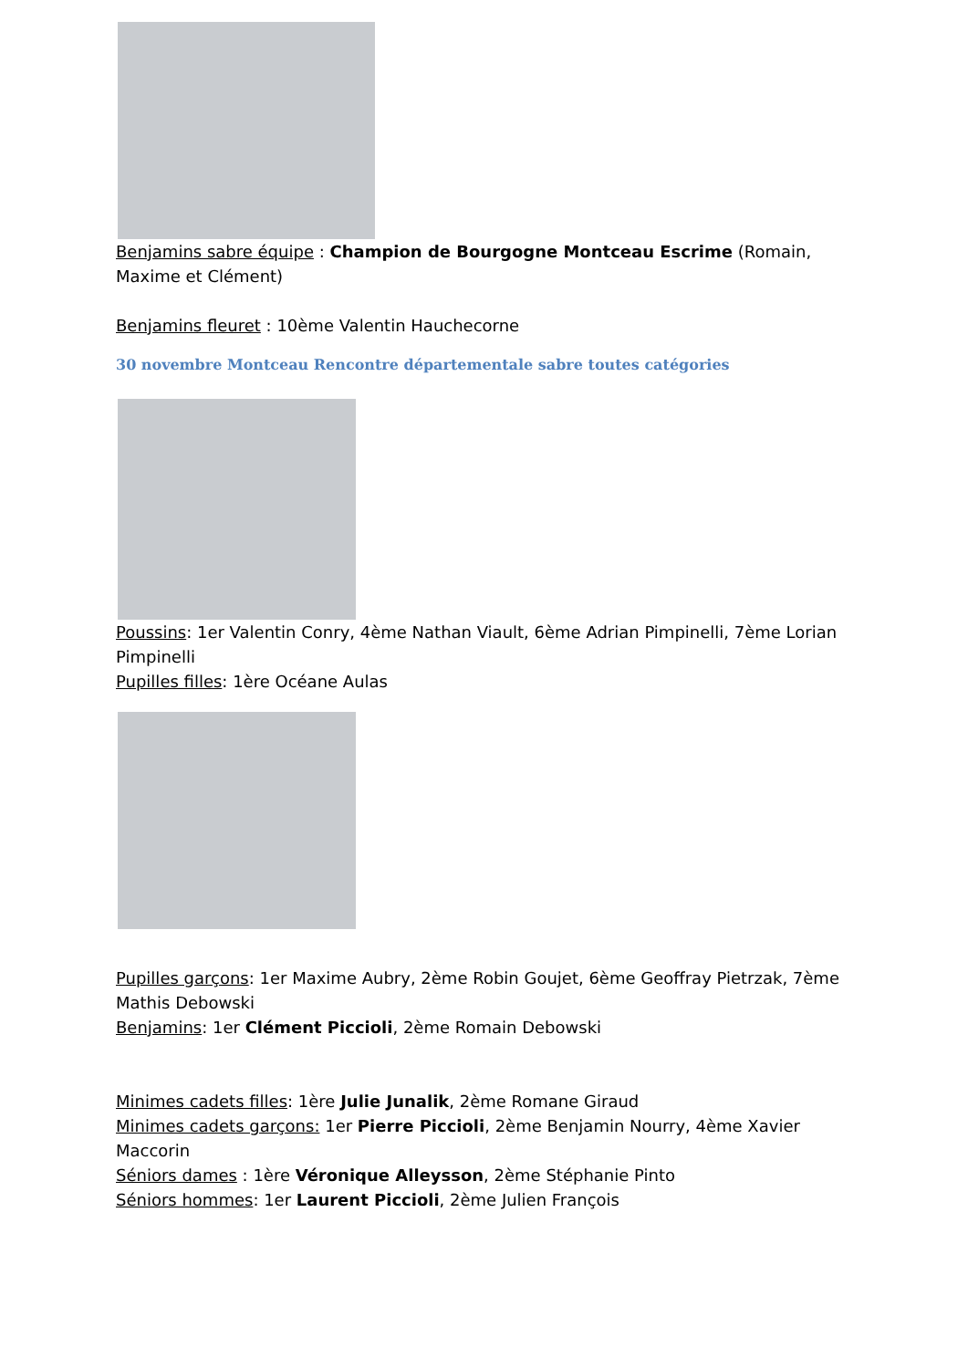Benjamins sabre équipe : Champion de Bourgogne Montceau Escrime (Romain, Maxime et Clément)
Benjamins fleuret : 10ème Valentin Hauchecorne
30 novembre Montceau Rencontre départementale sabre toutes catégories
Poussins: 1er Valentin Conry, 4ème Nathan Viault, 6ème Adrian Pimpinelli, 7ème Lorian Pimpinelli
Pupilles filles: 1ère Océane Aulas
Pupilles garçons: 1er Maxime Aubry, 2ème Robin Goujet, 6ème Geoffray Pietrzak, 7ème Mathis Debowski
Benjamins: 1er Clément Piccioli, 2ème Romain Debowski
Minimes cadets filles: 1ère Julie Junalik, 2ème Romane Giraud
Minimes cadets garçons: 1er Pierre Piccioli, 2ème Benjamin Nourry, 4ème Xavier Maccorin
Séniors dames : 1ère Véronique Alleysson, 2ème Stéphanie Pinto
Séniors hommes: 1er Laurent Piccioli, 2ème Julien François